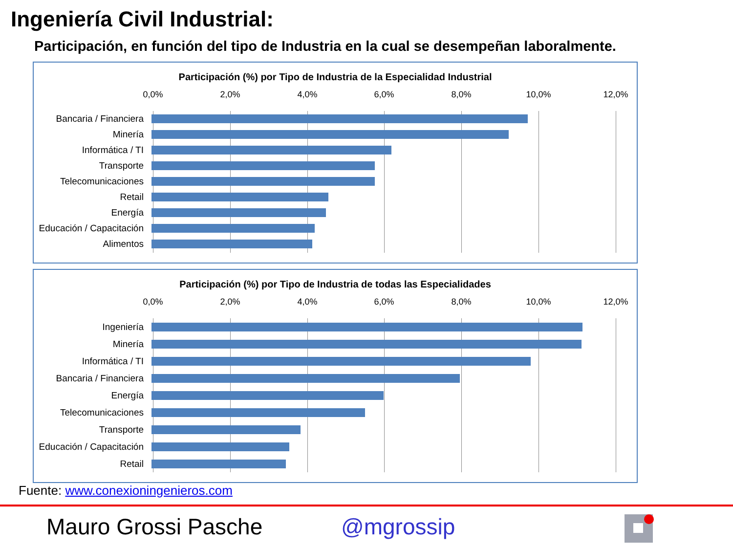Ingeniería Civil Industrial:
Participación, en función del tipo de Industria en la cual se desempeñan laboralmente.
Participación (%) por Tipo de Industria de la Especialidad Industrial
0,0% 2,0% 4,0% 6,0% 8,0% 10,0% 12,0%
Bancaria / Financiera
Minería
Informática / TI
Transporte
Telecomunicaciones
Retail
Energía
Educación / Capacitación
Alimentos
Participación (%) por Tipo de Industria de todas las Especialidades
0,0% 2,0% 4,0% 6,0% 8,0% 10,0% 12,0%
Ingeniería
Minería
Informática / TI
Bancaria / Financiera
Energía
Telecomunicaciones
Transporte
Educación / Capacitación
Retail
Fuente: www.conexioningenieros.com
Mauro Grossi Pasche @mgrossip